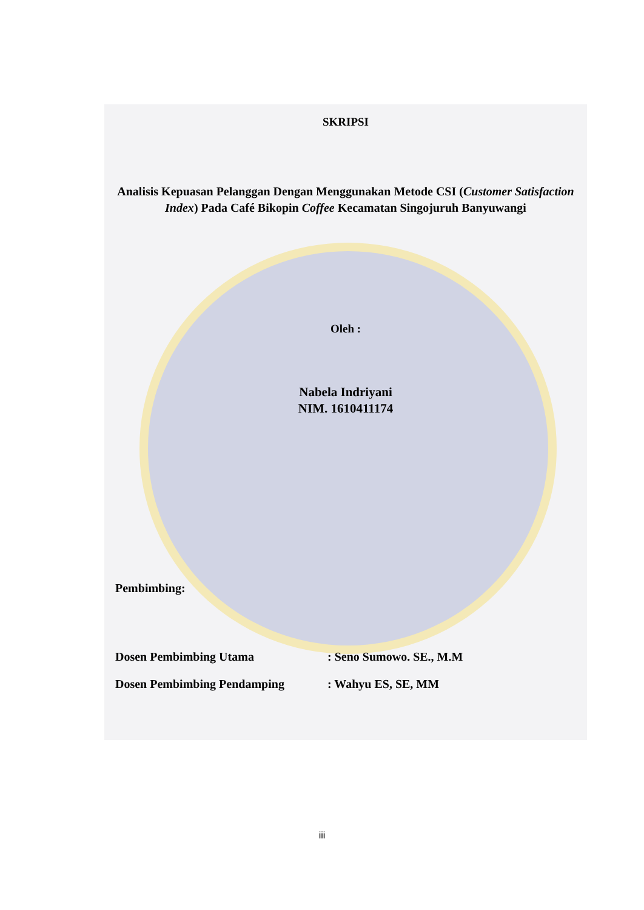SKRIPSI
Analisis Kepuasan Pelanggan Dengan Menggunakan Metode CSI (Customer Satisfaction Index) Pada Café Bikopin Coffee Kecamatan Singojuruh Banyuwangi
Oleh :
Nabela Indriyani
NIM. 1610411174
Pembimbing:
Dosen Pembimbing Utama: Seno Sumowo. SE., M.M
Dosen Pembimbing Pendamping: Wahyu ES, SE, MM
iii